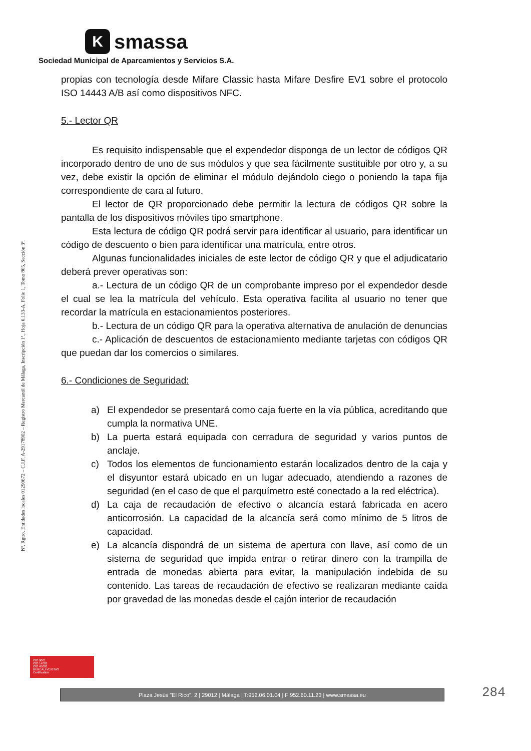K
smassa
Sociedad Municipal de Aparcamientos y Servicios S.A.
Nº. Rgtro. Entidades locales 01290672 – C.I.F. A-29178902 – Registro Mercantil de Málaga, Inscripción 1ª., Hoja 6.133-A, Folio 1, Tomo 805, Sección 3ª.
propias con tecnología desde Mifare Classic hasta Mifare Desfire EV1 sobre el protocolo ISO 14443 A/B así como dispositivos NFC.
5.- Lector QR
Es requisito indispensable que el expendedor disponga de un lector de códigos QR incorporado dentro de uno de sus módulos y que sea fácilmente sustituible por otro y, a su vez, debe existir la opción de eliminar el módulo dejándolo ciego o poniendo la tapa fija correspondiente de cara al futuro.
El lector de QR proporcionado debe permitir la lectura de códigos QR sobre la pantalla de los dispositivos móviles tipo smartphone.
Esta lectura de código QR podrá servir para identificar al usuario, para identificar un código de descuento o bien para identificar una matrícula, entre otros.
Algunas funcionalidades iniciales de este lector de código QR y que el adjudicatario deberá prever operativas son:
a.- Lectura de un código QR de un comprobante impreso por el expendedor desde el cual se lea la matrícula del vehículo. Esta operativa facilita al usuario no tener que recordar la matrícula en estacionamientos posteriores.
b.- Lectura de un código QR para la operativa alternativa de anulación de denuncias
c.- Aplicación de descuentos de estacionamiento mediante tarjetas con códigos QR que puedan dar los comercios o similares.
6.- Condiciones de Seguridad:
a) El expendedor se presentará como caja fuerte en la vía pública, acreditando que cumpla la normativa UNE.
b) La puerta estará equipada con cerradura de seguridad y varios puntos de anclaje.
c) Todos los elementos de funcionamiento estarán localizados dentro de la caja y el disyuntor estará ubicado en un lugar adecuado, atendiendo a razones de seguridad (en el caso de que el parquímetro esté conectado a la red eléctrica).
d) La caja de recaudación de efectivo o alcancía estará fabricada en acero anticorrosión. La capacidad de la alcancía será como mínimo de 5 litros de capacidad.
e) La alcancía dispondrá de un sistema de apertura con llave, así como de un sistema de seguridad que impida entrar o retirar dinero con la trampilla de entrada de monedas abierta para evitar, la manipulación indebida de su contenido. Las tareas de recaudación de efectivo se realizaran mediante caída por gravedad de las monedas desde el cajón interior de recaudación
ISO 9001
ISO 14001
ISO 45001
BUREAU VERITAS
Certification
Plaza Jesús "El Rico", 2 | 29012 | Málaga | T:952.06.01.04 | F:952.60.11.23 | www.smassa.eu 284